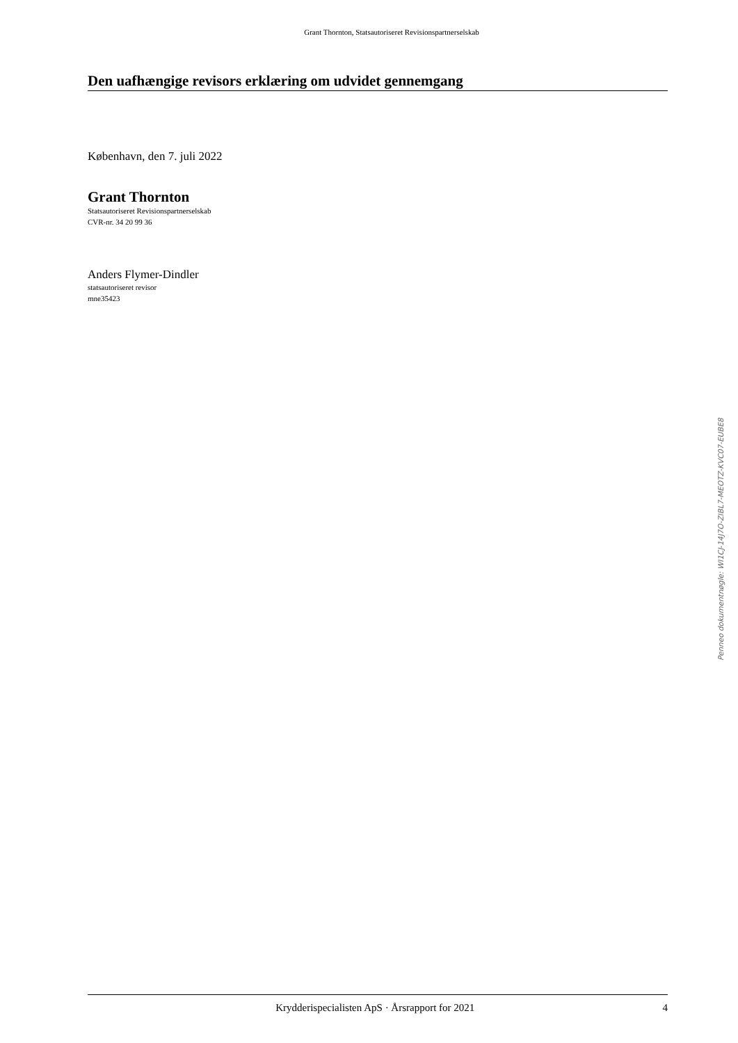Grant Thornton, Statsautoriseret Revisionspartnerselskab
Den uafhængige revisors erklæring om udvidet gennemgang
København, den 7. juli 2022
Grant Thornton
Statsautoriseret Revisionspartnerselskab
CVR-nr. 34 20 99 36
Anders Flymer-Dindler
statsautoriseret revisor
mne35423
Krydderispecialisten ApS · Årsrapport for 2021 4
Penneo dokumentnøgle: WI1CJ-14J7O-ZIBL7-MEOTZ-KVC07-EUBE8